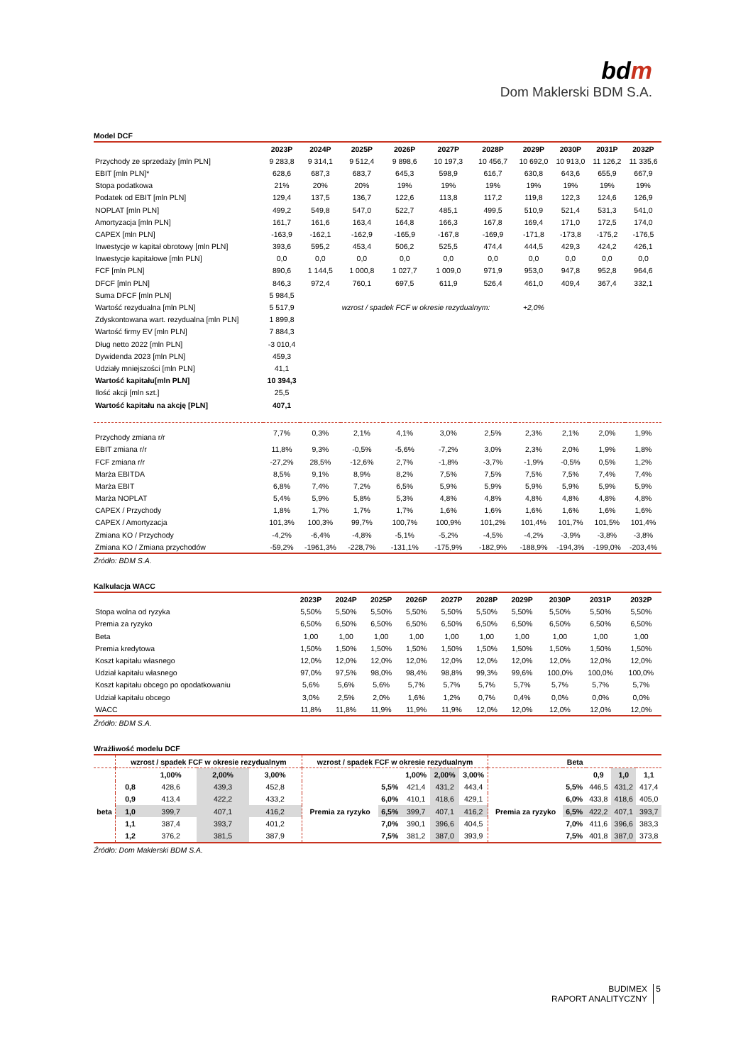bdm
Dom Maklerski BDM S.A.
Model DCF
| | 2023P | 2024P | 2025P | 2026P | 2027P | 2028P | 2029P | 2030P | 2031P | 2032P |
| --- | --- | --- | --- | --- | --- | --- | --- | --- | --- | --- |
| Przychody ze sprzedaży [mln PLN] | 9 283,8 | 9 314,1 | 9 512,4 | 9 898,6 | 10 197,3 | 10 456,7 | 10 692,0 | 10 913,0 | 11 126,2 | 11 335,6 |
| EBIT [mln PLN]* | 628,6 | 687,3 | 683,7 | 645,3 | 598,9 | 616,7 | 630,8 | 643,6 | 655,9 | 667,9 |
| Stopa podatkowa | 21% | 20% | 20% | 19% | 19% | 19% | 19% | 19% | 19% | 19% |
| Podatek od EBIT [mln PLN] | 129,4 | 137,5 | 136,7 | 122,6 | 113,8 | 117,2 | 119,8 | 122,3 | 124,6 | 126,9 |
| NOPLAT [mln PLN] | 499,2 | 549,8 | 547,0 | 522,7 | 485,1 | 499,5 | 510,9 | 521,4 | 531,3 | 541,0 |
| Amortyzacja [mln PLN] | 161,7 | 161,6 | 163,4 | 164,8 | 166,3 | 167,8 | 169,4 | 171,0 | 172,5 | 174,0 |
| CAPEX [mln PLN] | -163,9 | -162,1 | -162,9 | -165,9 | -167,8 | -169,9 | -171,8 | -173,8 | -175,2 | -176,5 |
| Inwestycje w kapitał obrotowy [mln PLN] | 393,6 | 595,2 | 453,4 | 506,2 | 525,5 | 474,4 | 444,5 | 429,3 | 424,2 | 426,1 |
| Inwestycje kapitałowe [mln PLN] | 0,0 | 0,0 | 0,0 | 0,0 | 0,0 | 0,0 | 0,0 | 0,0 | 0,0 | 0,0 |
| FCF [mln PLN] | 890,6 | 1 144,5 | 1 000,8 | 1 027,7 | 1 009,0 | 971,9 | 953,0 | 947,8 | 952,8 | 964,6 |
| DFCF [mln PLN] | 846,3 | 972,4 | 760,1 | 697,5 | 611,9 | 526,4 | 461,0 | 409,4 | 367,4 | 332,1 |
| Suma DFCF [mln PLN] | 5 984,5 | | | | | | | | | |
| Wartość rezydualna [mln PLN] | 5 517,9 | | wzrost / spadek FCF w okresie rezydualnym: | | | | +2,0% | | | |
| Zdyskontowana wart. rezydualna [mln PLN] | 1 899,8 | | | | | | | | | |
| Wartość firmy EV [mln PLN] | 7 884,3 | | | | | | | | | |
| Dług netto 2022 [mln PLN] | -3 010,4 | | | | | | | | | |
| Dywidenda 2023 [mln PLN] | 459,3 | | | | | | | | | |
| Udziały mniejszości [mln PLN] | 41,1 | | | | | | | | | |
| Wartość kapitału[mln PLN] | 10 394,3 | | | | | | | | | |
| Ilość akcji [mln szt.] | 25,5 | | | | | | | | | |
| Wartość kapitału na akcję [PLN] | 407,1 | | | | | | | | | |
| Przychody zmiana r/r | 7,7% | 0,3% | 2,1% | 4,1% | 3,0% | 2,5% | 2,3% | 2,1% | 2,0% | 1,9% |
| EBIT zmiana r/r | 11,8% | 9,3% | -0,5% | -5,6% | -7,2% | 3,0% | 2,3% | 2,0% | 1,9% | 1,8% |
| FCF zmiana r/r | -27,2% | 28,5% | -12,6% | 2,7% | -1,8% | -3,7% | -1,9% | -0,5% | 0,5% | 1,2% |
| Marża EBITDA | 8,5% | 9,1% | 8,9% | 8,2% | 7,5% | 7,5% | 7,5% | 7,5% | 7,4% | 7,4% |
| Marża EBIT | 6,8% | 7,4% | 7,2% | 6,5% | 5,9% | 5,9% | 5,9% | 5,9% | 5,9% | 5,9% |
| Marża NOPLAT | 5,4% | 5,9% | 5,8% | 5,3% | 4,8% | 4,8% | 4,8% | 4,8% | 4,8% | 4,8% |
| CAPEX / Przychody | 1,8% | 1,7% | 1,7% | 1,7% | 1,6% | 1,6% | 1,6% | 1,6% | 1,6% | 1,6% |
| CAPEX / Amortyzacja | 101,3% | 100,3% | 99,7% | 100,7% | 100,9% | 101,2% | 101,4% | 101,7% | 101,5% | 101,4% |
| Zmiana KO / Przychody | -4,2% | -6,4% | -4,8% | -5,1% | -5,2% | -4,5% | -4,2% | -3,9% | -3,8% | -3,8% |
| Zmiana KO / Zmiana przychodów | -59,2% | -1961,3% | -228,7% | -131,1% | -175,9% | -182,9% | -188,9% | -194,3% | -199,0% | -203,4% |
Źródło: BDM S.A.
Kalkulacja WACC
| | 2023P | 2024P | 2025P | 2026P | 2027P | 2028P | 2029P | 2030P | 2031P | 2032P |
| --- | --- | --- | --- | --- | --- | --- | --- | --- | --- | --- |
| Stopa wolna od ryzyka | 5,50% | 5,50% | 5,50% | 5,50% | 5,50% | 5,50% | 5,50% | 5,50% | 5,50% | 5,50% |
| Premia za ryzyko | 6,50% | 6,50% | 6,50% | 6,50% | 6,50% | 6,50% | 6,50% | 6,50% | 6,50% | 6,50% |
| Beta | 1,00 | 1,00 | 1,00 | 1,00 | 1,00 | 1,00 | 1,00 | 1,00 | 1,00 | 1,00 |
| Premia kredytowa | 1,50% | 1,50% | 1,50% | 1,50% | 1,50% | 1,50% | 1,50% | 1,50% | 1,50% | 1,50% |
| Koszt kapitału własnego | 12,0% | 12,0% | 12,0% | 12,0% | 12,0% | 12,0% | 12,0% | 12,0% | 12,0% | 12,0% |
| Udział kapitału własnego | 97,0% | 97,5% | 98,0% | 98,4% | 98,8% | 99,3% | 99,6% | 100,0% | 100,0% | 100,0% |
| Koszt kapitału obcego po opodatkowaniu | 5,6% | 5,6% | 5,6% | 5,7% | 5,7% | 5,7% | 5,7% | 5,7% | 5,7% | 5,7% |
| Udział kapitału obcego | 3,0% | 2,5% | 2,0% | 1,6% | 1,2% | 0,7% | 0,4% | 0,0% | 0,0% | 0,0% |
| WACC | 11,8% | 11,8% | 11,9% | 11,9% | 11,9% | 12,0% | 12,0% | 12,0% | 12,0% | 12,0% |
Źródło: BDM S.A.
Wrażliwość modelu DCF
| | wzrost / spadek FCF w okresie rezydualnym | | | | wzrost / spadek FCF w okresie rezydualnym | | | | | Beta | | | | |
| --- | --- | --- | --- | --- | --- | --- | --- | --- | --- | --- | --- | --- | --- | --- |
| | | 1,00% | 2,00% | 3,00% | | | 1,00% | 2,00% | 3,00% | | | 0,9 | 1,0 | 1,1 |
| | 0,8 | 428,6 | 439,3 | 452,8 | | 5,5% | 421,4 | 431,2 | 443,4 | | 5,5% | 446,5 | 431,2 | 417,4 |
| | 0,9 | 413,4 | 422,2 | 433,2 | | 6,0% | 410,1 | 418,6 | 429,1 | | 6,0% | 433,8 | 418,6 | 405,0 |
| beta | 1,0 | 399,7 | 407,1 | 416,2 | Premia za ryzyko | 6,5% | 399,7 | 407,1 | 416,2 | Premia za ryzyko | 6,5% | 422,2 | 407,1 | 393,7 |
| | 1,1 | 387,4 | 393,7 | 401,2 | | 7,0% | 390,1 | 396,6 | 404,5 | | 7,0% | 411,6 | 396,6 | 383,3 |
| | 1,2 | 376,2 | 381,5 | 387,9 | | 7,5% | 381,2 | 387,0 | 393,9 | | 7,5% | 401,8 | 387,0 | 373,8 |
Źródło: Dom Maklerski BDM S.A.
BUDIMEX
RAPORT ANALITYCZNY 5